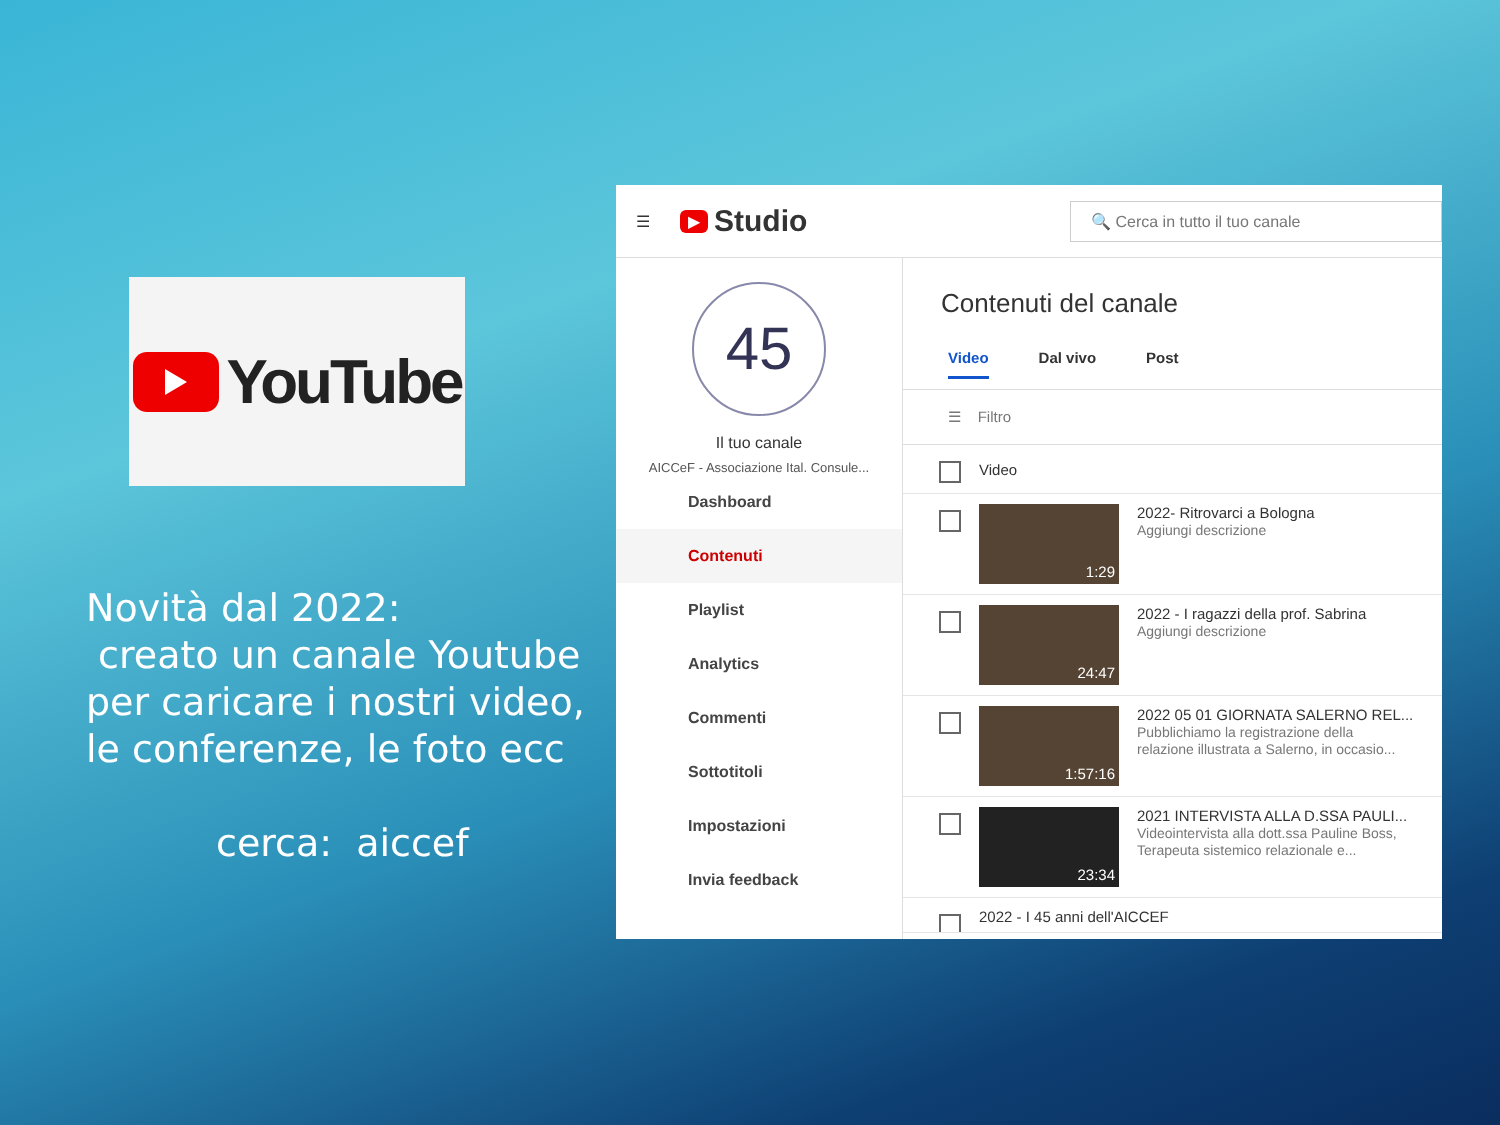YouTube
Novità dal 2022:
creato un canale Youtube
per caricare i nostri video,
le conferenze, le foto ecc
cerca: aiccef
☰ ▶ Studio 🔍 Cerca in tutto il tuo canale
45
Il tuo canale
AICCeF - Associazione Ital. Consule...
Dashboard
Contenuti
Playlist
Analytics
Commenti
Sottotitoli
Impostazioni
Invia feedback
Contenuti del canale
Video Dal vivo Post
☰ Filtro
Video
1:29
2022- Ritrovarci a Bologna
Aggiungi descrizione
24:47
2022 - I ragazzi della prof. Sabrina
Aggiungi descrizione
1:57:16
2022 05 01 GIORNATA SALERNO REL...
Pubblichiamo la registrazione della
relazione illustrata a Salerno, in occasio...
23:34
2021 INTERVISTA ALLA D.SSA PAULI...
Videointervista alla dott.ssa Pauline Boss,
Terapeuta sistemico relazionale e...
2022 - I 45 anni dell'AICCEF